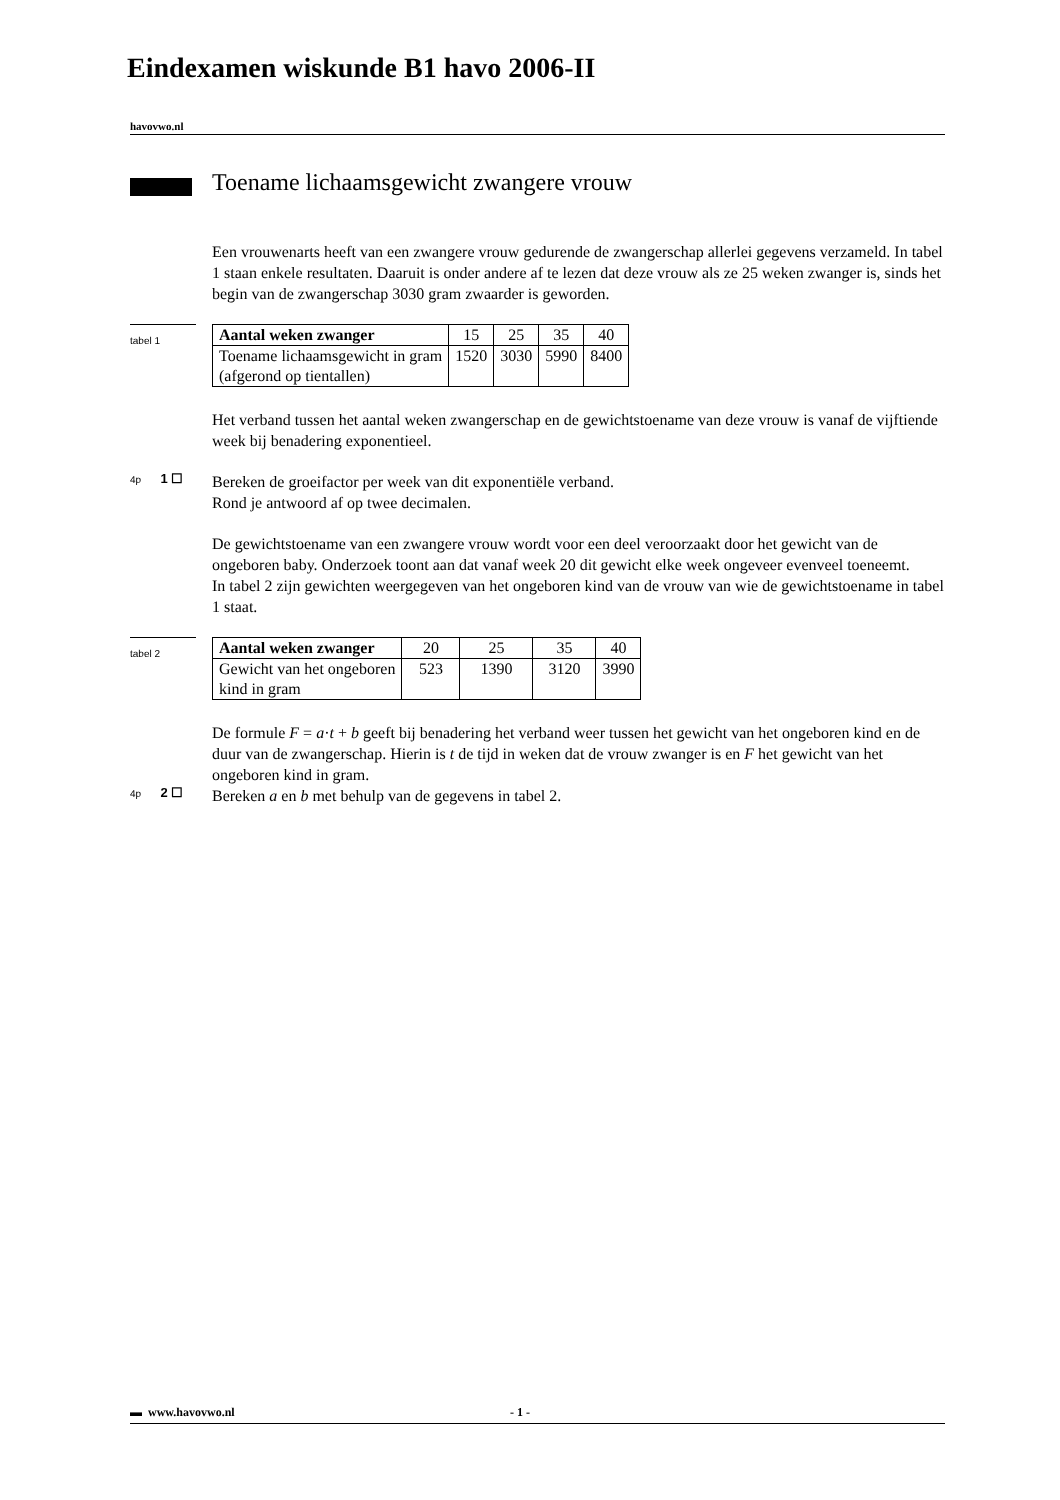Eindexamen wiskunde B1 havo 2006-II
havovwo.nl
Toename lichaamsgewicht zwangere vrouw
Een vrouwenarts heeft van een zwangere vrouw gedurende de zwangerschap allerlei gegevens verzameld. In tabel 1 staan enkele resultaten. Daaruit is onder andere af te lezen dat deze vrouw als ze 25 weken zwanger is, sinds het begin van de zwangerschap 3030 gram zwaarder is geworden.
tabel 1
| Aantal weken zwanger | 15 | 25 | 35 | 40 |
| Toename lichaamsgewicht in gram (afgerond op tientallen) | 1520 | 3030 | 5990 | 8400 |
Het verband tussen het aantal weken zwangerschap en de gewichtstoename van deze vrouw is vanaf de vijftiende week bij benadering exponentieel.
4p 1 ☐
Bereken de groeifactor per week van dit exponentiële verband.
Rond je antwoord af op twee decimalen.
De gewichtstoename van een zwangere vrouw wordt voor een deel veroorzaakt door het gewicht van de ongeboren baby. Onderzoek toont aan dat vanaf week 20 dit gewicht elke week ongeveer evenveel toeneemt.
In tabel 2 zijn gewichten weergegeven van het ongeboren kind van de vrouw van wie de gewichtstoename in tabel 1 staat.
tabel 2
| Aantal weken zwanger | 20 | 25 | 35 | 40 |
| Gewicht van het ongeboren kind in gram | 523 | 1390 | 3120 | 3990 |
De formule F = a·t + b geeft bij benadering het verband weer tussen het gewicht van het ongeboren kind en de duur van de zwangerschap. Hierin is t de tijd in weken dat de vrouw zwanger is en F het gewicht van het ongeboren kind in gram.
4p 2 ☐
Bereken a en b met behulp van de gegevens in tabel 2.
▬ www.havovwo.nl - 1 -